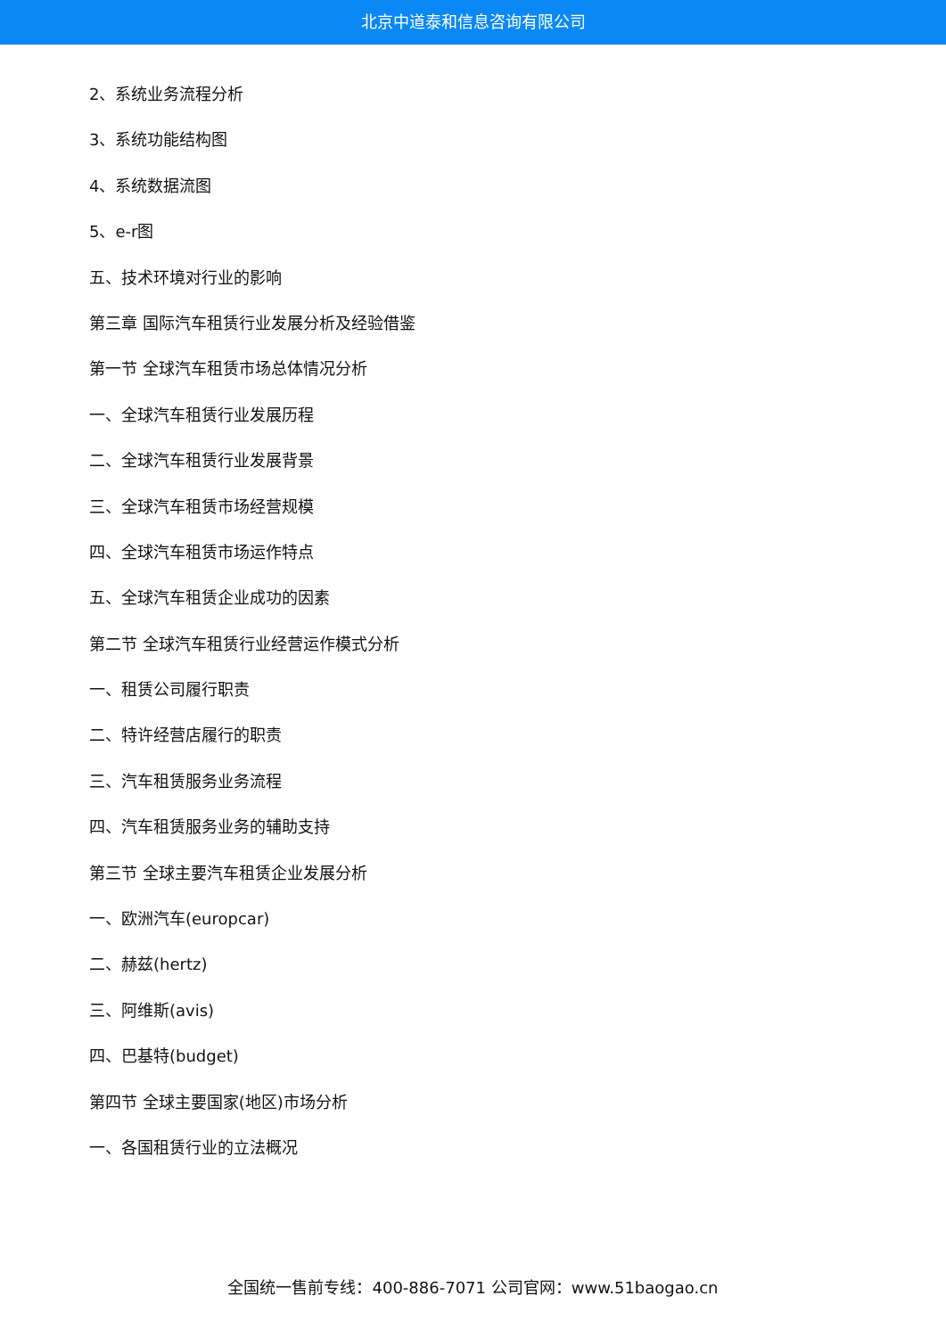北京中道泰和信息咨询有限公司
2、系统业务流程分析
3、系统功能结构图
4、系统数据流图
5、e-r图
五、技术环境对行业的影响
第三章 国际汽车租赁行业发展分析及经验借鉴
第一节 全球汽车租赁市场总体情况分析
一、全球汽车租赁行业发展历程
二、全球汽车租赁行业发展背景
三、全球汽车租赁市场经营规模
四、全球汽车租赁市场运作特点
五、全球汽车租赁企业成功的因素
第二节 全球汽车租赁行业经营运作模式分析
一、租赁公司履行职责
二、特许经营店履行的职责
三、汽车租赁服务业务流程
四、汽车租赁服务业务的辅助支持
第三节 全球主要汽车租赁企业发展分析
一、欧洲汽车(europcar)
二、赫兹(hertz)
三、阿维斯(avis)
四、巴基特(budget)
第四节 全球主要国家(地区)市场分析
一、各国租赁行业的立法概况
全国统一售前专线：400-886-7071 公司官网：www.51baogao.cn